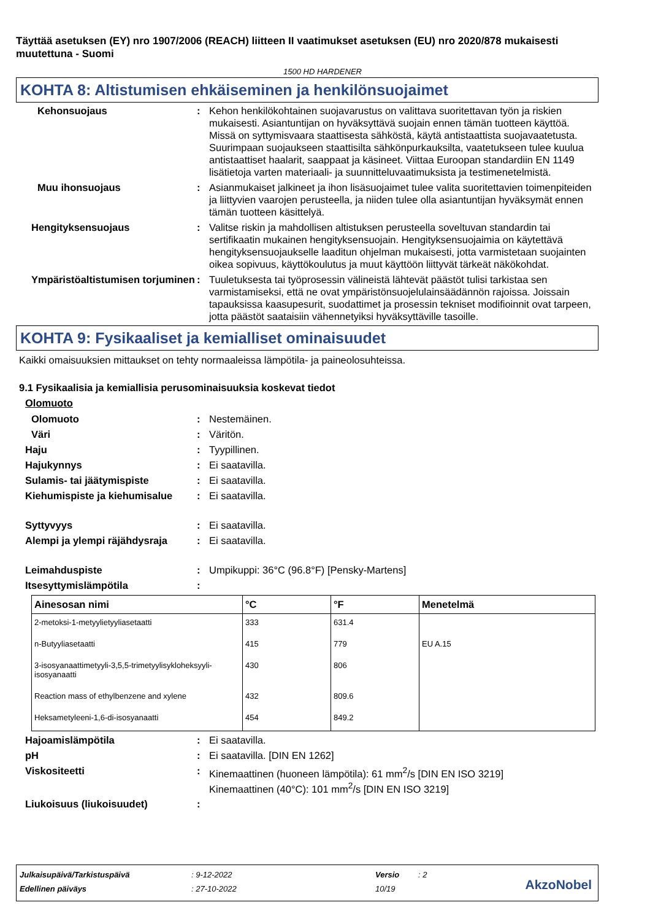Täyttää asetuksen (EY) nro 1907/2006 (REACH) liitteen II vaatimukset asetuksen (EU) nro 2020/878 mukaisesti muutettuna - Suomi
1500 HD HARDENER
KOHTA 8: Altistumisen ehkäiseminen ja henkilönsuojaimet
Kehonsuojaus : Kehon henkilökohtainen suojavarustus on valittava suoritettavan työn ja riskien mukaisesti. Asiantuntijan on hyväksyttävä suojain ennen tämän tuotteen käyttöä. Missä on syttymisvaara staattisesta sähköstä, käytä antistaattista suojavaatetusta. Suurimpaan suojaukseen staattisilta sähkönpurkauksilta, vaatetukseen tulee kuulua antistaattiset haalarit, saappaat ja käsineet. Viittaa Euroopan standardiin EN 1149 lisätietoja varten materiaali- ja suunnitteluvaatimuksista ja testimenetelmistä.
Muu ihonsuojaus : Asianmukaiset jalkineet ja ihon lisäsuojaimet tulee valita suoritettavien toimenpiteiden ja liittyvien vaarojen perusteella, ja niiden tulee olla asiantuntijan hyväksymät ennen tämän tuotteen käsittelyä.
Hengityksensuojaus : Valitse riskin ja mahdollisen altistuksen perusteella soveltuvan standardin tai sertifikaatin mukainen hengityksensuojain. Hengityksensuojaimia on käytettävä hengityksensuojaukselle laaditun ohjelman mukaisesti, jotta varmistetaan suojainten oikea sopivuus, käyttökoulutus ja muut käyttöön liittyvät tärkeät näkökohdat.
Ympäristöaltistumisen torjuminen
: Tuuletuksesta tai työprosessin välineistä lähtevät päästöt tulisi tarkistaa sen varmistamiseksi, että ne ovat ympäristönsuojelulainsäädännön rajoissa. Joissain tapauksissa kaasupesurit, suodattimet ja prosessin tekniset modifioinnit ovat tarpeen, jotta päästöt saataisiin vähennetyiksi hyväksyttäville tasoille.
KOHTA 9: Fysikaaliset ja kemialliset ominaisuudet
Kaikki omaisuuksien mittaukset on tehty normaaleissa lämpötila- ja paineolosuhteissa.
9.1 Fysikaalisia ja kemiallisia perusominaisuuksia koskevat tiedot
Olomuoto
Olomuoto : Nestemäinen.
Väri : Väritön.
Haju : Tyypillinen.
Hajukynnys : Ei saatavilla.
Sulamis- tai jäätymispiste : Ei saatavilla.
Kiehumispiste ja kiehumisalue
: Ei saatavilla.
Syttyvyys : Ei saatavilla.
Alempi ja ylempi räjähdysraja
: Ei saatavilla.
Leimahduspiste : Umpikuppi: 36°C (96.8°F) [Pensky-Martens]
Itsesyttymislämpötila :
| Ainesosan nimi | °C | °F | Menetelmä |
| --- | --- | --- | --- |
| 2-metoksi-1-metyylietyyliasetaatti | 333 | 631.4 | |
| n-Butyyliasetaatti | 415 | 779 | EU A.15 |
| 3-isosyanaattimetyyli-3,5,5-trimetyylisykloheksyyli-isosyanaatti | 430 | 806 | |
| Reaction mass of ethylbenzene and xylene | 432 | 809.6 | |
| Heksametyleeni-1,6-di-isosyanaatti | 454 | 849.2 | |
Hajoamislämpötila : Ei saatavilla.
pH : Ei saatavilla. [DIN EN 1262]
Viskositeetti : Kinemaattinen (huoneen lämpötila): 61 mm<sup>2</sup>/s [DIN EN ISO 3219]
Kinemaattinen (40°C): 101 mm<sup>2</sup>/s [DIN EN ISO 3219]
Liukoisuus (liukoisuudet) :
| Julkaisupäivä/Tarkistuspäivä | : 9-12-2022 | Versio | : 2 |
| Edellinen päiväys | : 27-10-2022 | 10/19 | |
AkzoNobel